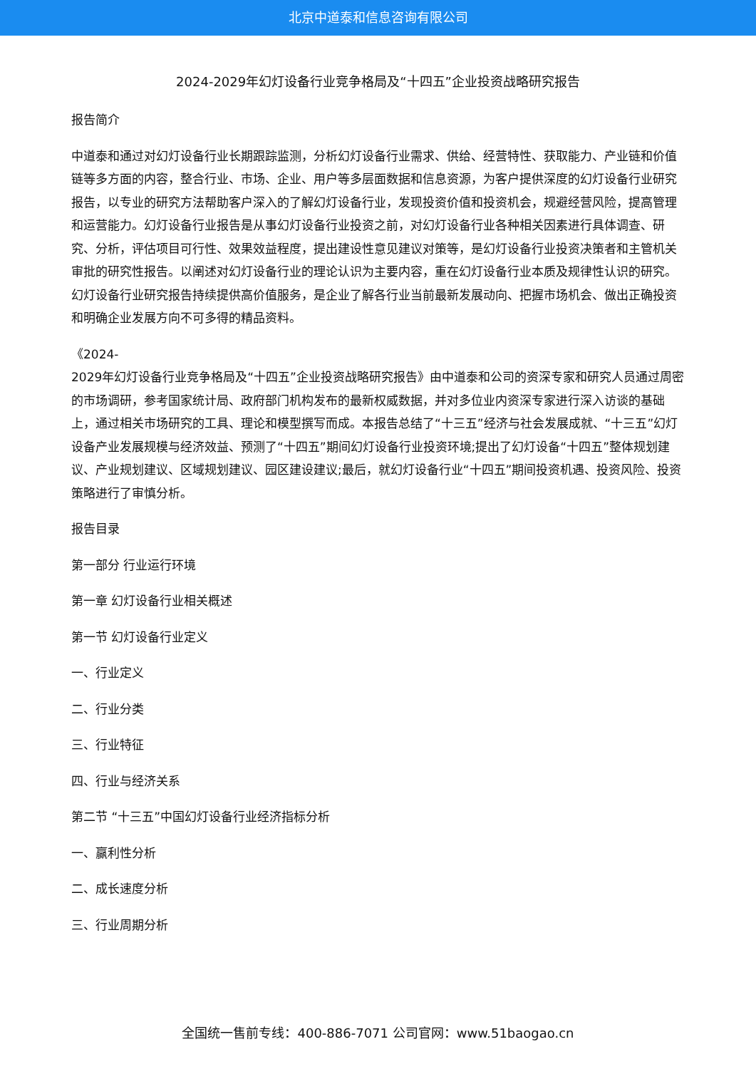北京中道泰和信息咨询有限公司
2024-2029年幻灯设备行业竞争格局及“十四五”企业投资战略研究报告
报告简介
中道泰和通过对幻灯设备行业长期跟踪监测，分析幻灯设备行业需求、供给、经营特性、获取能力、产业链和价值链等多方面的内容，整合行业、市场、企业、用户等多层面数据和信息资源，为客户提供深度的幻灯设备行业研究报告，以专业的研究方法帮助客户深入的了解幻灯设备行业，发现投资价值和投资机会，规避经营风险，提高管理和运营能力。幻灯设备行业报告是从事幻灯设备行业投资之前，对幻灯设备行业各种相关因素进行具体调查、研究、分析，评估项目可行性、效果效益程度，提出建设性意见建议对策等，是幻灯设备行业投资决策者和主管机关审批的研究性报告。以阐述对幻灯设备行业的理论认识为主要内容，重在幻灯设备行业本质及规律性认识的研究。幻灯设备行业研究报告持续提供高价值服务，是企业了解各行业当前最新发展动向、把握市场机会、做出正确投资和明确企业发展方向不可多得的精品资料。
《2024-
2029年幻灯设备行业竞争格局及“十四五”企业投资战略研究报告》由中道泰和公司的资深专家和研究人员通过周密的市场调研，参考国家统计局、政府部门机构发布的最新权威数据，并对多位业内资深专家进行深入访谈的基础上，通过相关市场研究的工具、理论和模型撰写而成。本报告总结了“十三五”经济与社会发展成就、“十三五”幻灯设备产业发展规模与经济效益、预测了“十四五”期间幻灯设备行业投资环境;提出了幻灯设备“十四五”整体规划建议、产业规划建议、区域规划建议、园区建设建议;最后，就幻灯设备行业“十四五”期间投资机遇、投资风险、投资策略进行了审慎分析。
报告目录
第一部分 行业运行环境
第一章 幻灯设备行业相关概述
第一节 幻灯设备行业定义
一、行业定义
二、行业分类
三、行业特征
四、行业与经济关系
第二节 “十三五”中国幻灯设备行业经济指标分析
一、赢利性分析
二、成长速度分析
三、行业周期分析
全国统一售前专线：400-886-7071 公司官网：www.51baogao.cn